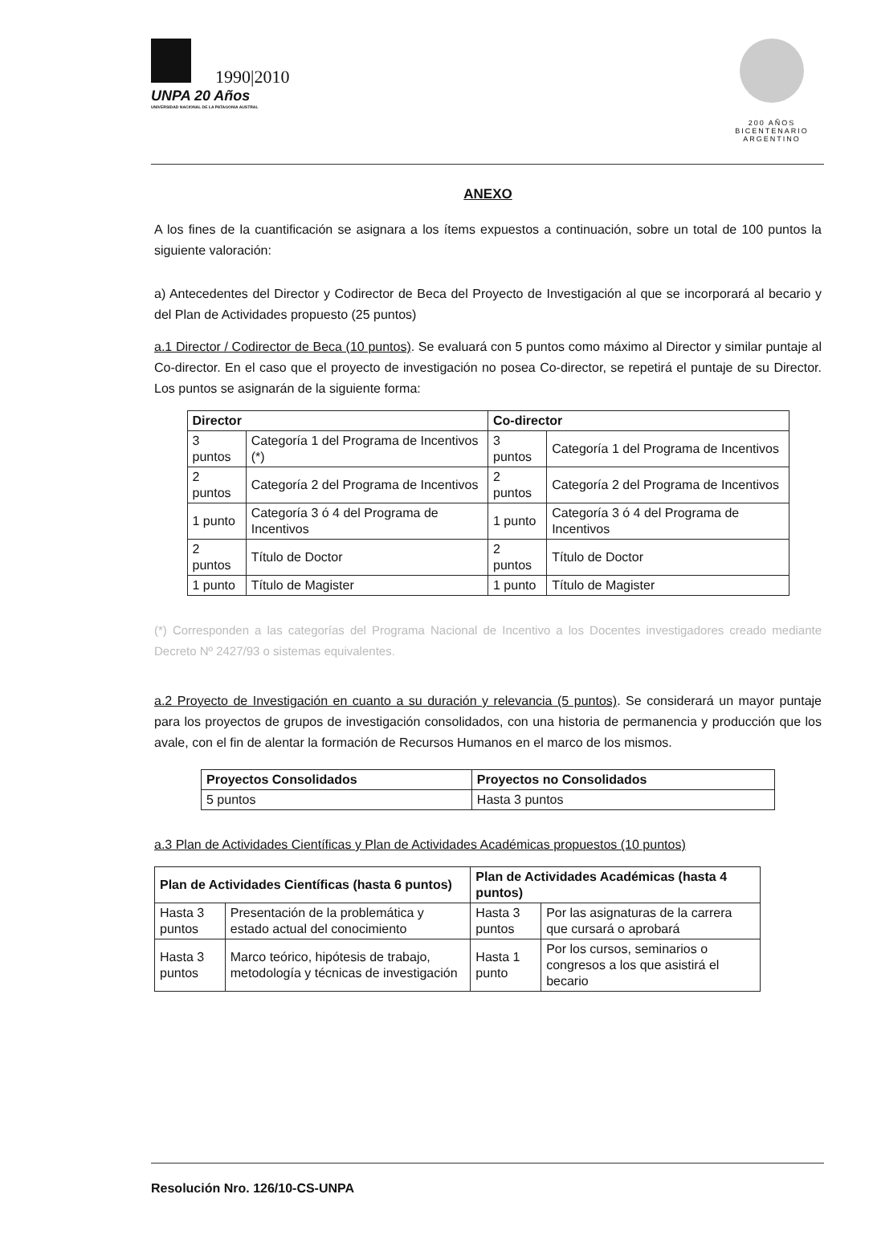1990|2010
UNPA 20 Años
UNIVERSIDAD NACIONAL DE LA PATAGONIA AUSTRAL
200 AÑOS
BICENTENARIO
ARGENTINO
ANEXO
A los fines de la cuantificación se asignara a los ítems expuestos a continuación, sobre un total de 100 puntos la siguiente valoración:
a) Antecedentes del Director y Codirector de Beca del Proyecto de Investigación al que se incorporará al becario y del Plan de Actividades propuesto (25 puntos)
a.1 Director / Codirector de Beca (10 puntos). Se evaluará con 5 puntos como máximo al Director y similar puntaje al Co-director. En el caso que el proyecto de investigación no posea Co-director, se repetirá el puntaje de su Director. Los puntos se asignarán de la siguiente forma:
| Director | | Co-director | |
| --- | --- | --- | --- |
| 3 puntos | Categoría 1 del Programa de Incentivos (*) | 3 puntos | Categoría 1 del Programa de Incentivos |
| 2 puntos | Categoría 2 del Programa de Incentivos | 2 puntos | Categoría 2 del Programa de Incentivos |
| 1 punto | Categoría 3 ó 4 del Programa de Incentivos | 1 punto | Categoría 3 ó 4 del Programa de Incentivos |
| 2 puntos | Título de Doctor | 2 puntos | Título de Doctor |
| 1 punto | Título de Magister | 1 punto | Título de Magister |
(*) Corresponden a las categorías del Programa Nacional de Incentivo a los Docentes investigadores creado mediante Decreto Nº 2427/93 o sistemas equivalentes.
a.2 Proyecto de Investigación en cuanto a su duración y relevancia (5 puntos). Se considerará un mayor puntaje para los proyectos de grupos de investigación consolidados, con una historia de permanencia y producción que los avale, con el fin de alentar la formación de Recursos Humanos en el marco de los mismos.
| Proyectos Consolidados | Proyectos no Consolidados |
| --- | --- |
| 5 puntos | Hasta 3 puntos |
a.3 Plan de Actividades Científicas y Plan de Actividades Académicas propuestos (10 puntos)
| Plan de Actividades Científicas (hasta 6 puntos) | | Plan de Actividades Académicas (hasta 4 puntos) | |
| --- | --- | --- | --- |
| Hasta 3 puntos | Presentación de la problemática y estado actual del conocimiento | Hasta 3 puntos | Por las asignaturas de la carrera que cursará o aprobará |
| Hasta 3 puntos | Marco teórico, hipótesis de trabajo, metodología y técnicas de investigación | Hasta 1 punto | Por los cursos, seminarios o congresos a los que asistirá el becario |
Resolución Nro. 126/10-CS-UNPA